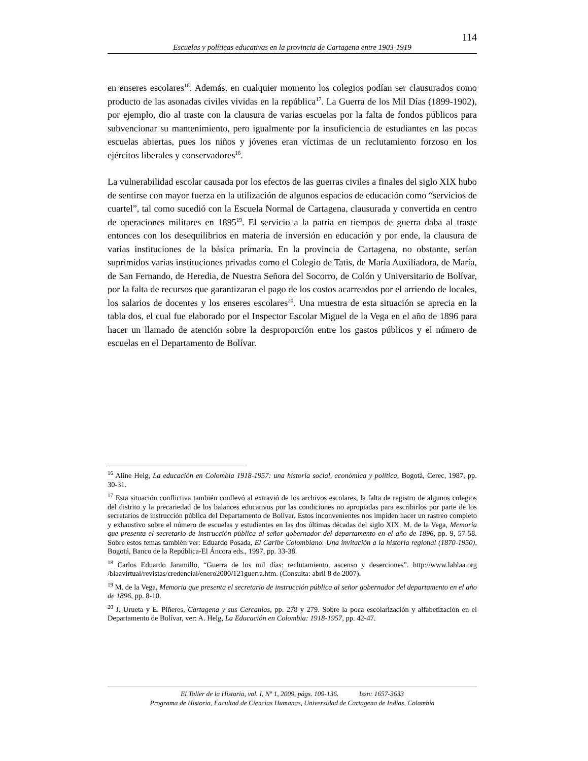114
Escuelas y políticas educativas en la provincia de Cartagena entre 1903-1919
en enseres escolares<sup>16</sup>. Además, en cualquier momento los colegios podían ser clausurados como producto de las asonadas civiles vividas en la república<sup>17</sup>. La Guerra de los Mil Días (1899-1902), por ejemplo, dio al traste con la clausura de varias escuelas por la falta de fondos públicos para subvencionar su mantenimiento, pero igualmente por la insuficiencia de estudiantes en las pocas escuelas abiertas, pues los niños y jóvenes eran víctimas de un reclutamiento forzoso en los ejércitos liberales y conservadores<sup>18</sup>.
La vulnerabilidad escolar causada por los efectos de las guerras civiles a finales del siglo XIX hubo de sentirse con mayor fuerza en la utilización de algunos espacios de educación como “servicios de cuartel”, tal como sucedió con la Escuela Normal de Cartagena, clausurada y convertida en centro de operaciones militares en 1895<sup>19</sup>. El servicio a la patria en tiempos de guerra daba al traste entonces con los desequilibrios en materia de inversión en educación y por ende, la clausura de varias instituciones de la básica primaria. En la provincia de Cartagena, no obstante, serían suprimidos varias instituciones privadas como el Colegio de Tatis, de María Auxiliadora, de María, de San Fernando, de Heredia, de Nuestra Señora del Socorro, de Colón y Universitario de Bolívar, por la falta de recursos que garantizaran el pago de los costos acarreados por el arriendo de locales, los salarios de docentes y los enseres escolares<sup>20</sup>. Una muestra de esta situación se aprecia en la tabla dos, el cual fue elaborado por el Inspector Escolar Miguel de la Vega en el año de 1896 para hacer un llamado de atención sobre la desproporción entre los gastos públicos y el número de escuelas en el Departamento de Bolívar.
<sup>16</sup> Aline Helg, La educación en Colombia 1918-1957: una historia social, económica y política, Bogotá, Cerec, 1987, pp. 30-31.
<sup>17</sup> Esta situación conflictiva también conllevó al extravió de los archivos escolares, la falta de registro de algunos colegios del distrito y la precariedad de los balances educativos por las condiciones no apropiadas para escribirlos por parte de los secretarios de instrucción pública del Departamento de Bolívar. Estos inconvenientes nos impiden hacer un rastreo completo y exhaustivo sobre el número de escuelas y estudiantes en las dos últimas décadas del siglo XIX. M. de la Vega, Memoria que presenta el secretario de instrucción pública al señor gobernador del departamento en el año de 1896, pp. 9, 57-58. Sobre estos temas también ver: Eduardo Posada, El Caribe Colombiano. Una invitación a la historia regional (1870-1950), Bogotá, Banco de la República-El Áncora eds., 1997, pp. 33-38.
<sup>18</sup> Carlos Eduardo Jaramillo, “Guerra de los mil días: reclutamiento, ascenso y deserciones”. http://www.lablaa.org /blaavirtual/revistas/credencial/enero2000/121guerra.htm. (Consulta: abril 8 de 2007).
<sup>19</sup> M. de la Vega, Memoria que presenta el secretario de instrucción pública al señor gobernador del departamento en el año de 1896, pp. 8-10.
<sup>20</sup> J. Urueta y E. Piñeres, Cartagena y sus Cercanías, pp. 278 y 279. Sobre la poca escolarización y alfabetización en el Departamento de Bolívar, ver: A. Helg, La Educación en Colombia: 1918-1957, pp. 42-47.
El Taller de la Historia, vol. I, Nº 1, 2009, págs. 109-136. Issn: 1657-3633
Programa de Historia, Facultad de Ciencias Humanas, Universidad de Cartagena de Indias, Colombia